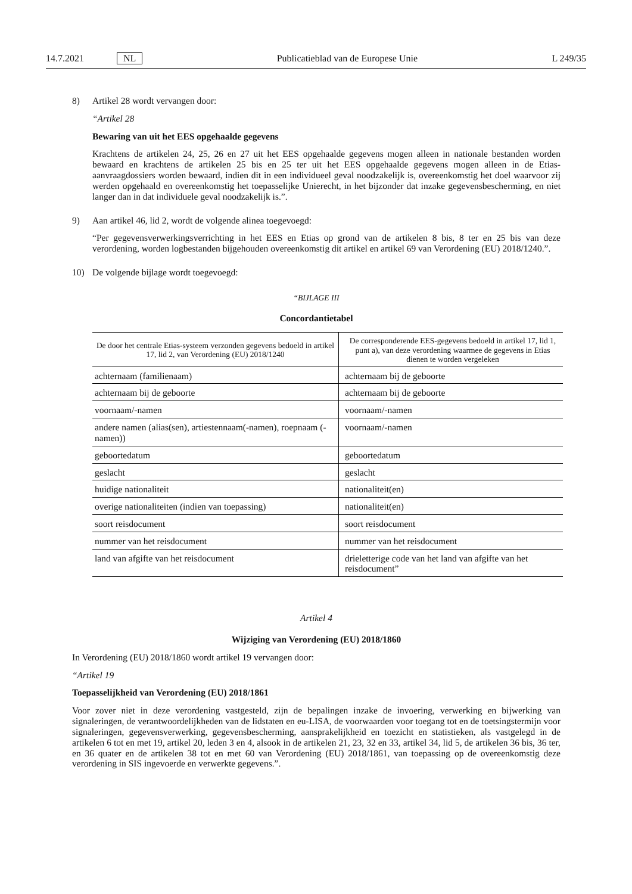14.7.2021 NL Publicatieblad van de Europese Unie L 249/35
8) Artikel 28 wordt vervangen door:
“Artikel 28
Bewaring van uit het EES opgehaalde gegevens
Krachtens de artikelen 24, 25, 26 en 27 uit het EES opgehaalde gegevens mogen alleen in nationale bestanden worden bewaard en krachtens de artikelen 25 bis en 25 ter uit het EES opgehaalde gegevens mogen alleen in de Etias-aanvraagdossiers worden bewaard, indien dit in een individueel geval noodzakelijk is, overeenkomstig het doel waarvoor zij werden opgehaald en overeenkomstig het toepasselijke Unierecht, in het bijzonder dat inzake gegevensbescherming, en niet langer dan in dat individuele geval noodzakelijk is.”.
9) Aan artikel 46, lid 2, wordt de volgende alinea toegevoegd:
“Per gegevensverwerkingsverrichting in het EES en Etias op grond van de artikelen 8 bis, 8 ter en 25 bis van deze verordening, worden logbestanden bijgehouden overeenkomstig dit artikel en artikel 69 van Verordening (EU) 2018/1240.”.
10) De volgende bijlage wordt toegevoegd:
“BIJLAGE III
Concordantietabel
| De door het centrale Etias-systeem verzonden gegevens bedoeld in artikel 17, lid 2, van Verordening (EU) 2018/1240 | De corresponderende EES-gegevens bedoeld in artikel 17, lid 1, punt a), van deze verordening waarmee de gegevens in Etias dienen te worden vergeleken |
| --- | --- |
| achternaam (familienaam) | achternaam bij de geboorte |
| achternaam bij de geboorte | achternaam bij de geboorte |
| voornaam/-namen | voornaam/-namen |
| andere namen (alias(sen), artiestennaam(-namen), roepnaam (-namen)) | voornaam/-namen |
| geboortedatum | geboortedatum |
| geslacht | geslacht |
| huidige nationaliteit | nationaliteit(en) |
| overige nationaliteiten (indien van toepassing) | nationaliteit(en) |
| soort reisdocument | soort reisdocument |
| nummer van het reisdocument | nummer van het reisdocument |
| land van afgifte van het reisdocument | drieletterige code van het land van afgifte van het reisdocument” |
Artikel 4
Wijziging van Verordening (EU) 2018/1860
In Verordening (EU) 2018/1860 wordt artikel 19 vervangen door:
“Artikel 19
Toepasselijkheid van Verordening (EU) 2018/1861
Voor zover niet in deze verordening vastgesteld, zijn de bepalingen inzake de invoering, verwerking en bijwerking van signaleringen, de verantwoordelijkheden van de lidstaten en eu-LISA, de voorwaarden voor toegang tot en de toetsingstermijn voor signaleringen, gegevensverwerking, gegevensbescherming, aansprakelijkheid en toezicht en statistieken, als vastgelegd in de artikelen 6 tot en met 19, artikel 20, leden 3 en 4, alsook in de artikelen 21, 23, 32 en 33, artikel 34, lid 5, de artikelen 36 bis, 36 ter, en 36 quater en de artikelen 38 tot en met 60 van Verordening (EU) 2018/1861, van toepassing op de overeenkomstig deze verordening in SIS ingevoerde en verwerkte gegevens.”.